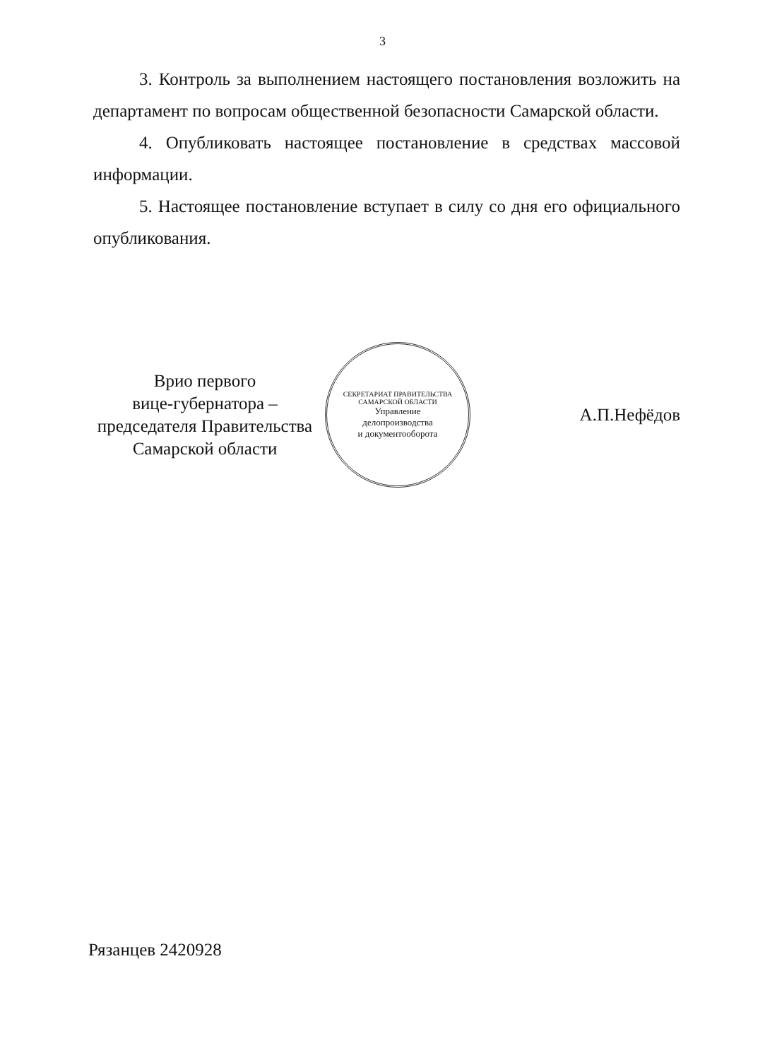3
3. Контроль за выполнением настоящего постановления возложить на департамент по вопросам общественной безопасности Самарской области.
4. Опубликовать настоящее постановление в средствах массовой информации.
5. Настоящее постановление вступает в силу со дня его официального опубликования.
Врио первого
вице-губернатора –
председателя Правительства
Самарской области
СЕКРЕТАРИАТ ПРАВИТЕЛЬСТВА САМАРСКОЙ ОБЛАСТИ
Управление
делопроизводства
и документооборота
А.П.Нефёдов
Рязанцев 2420928